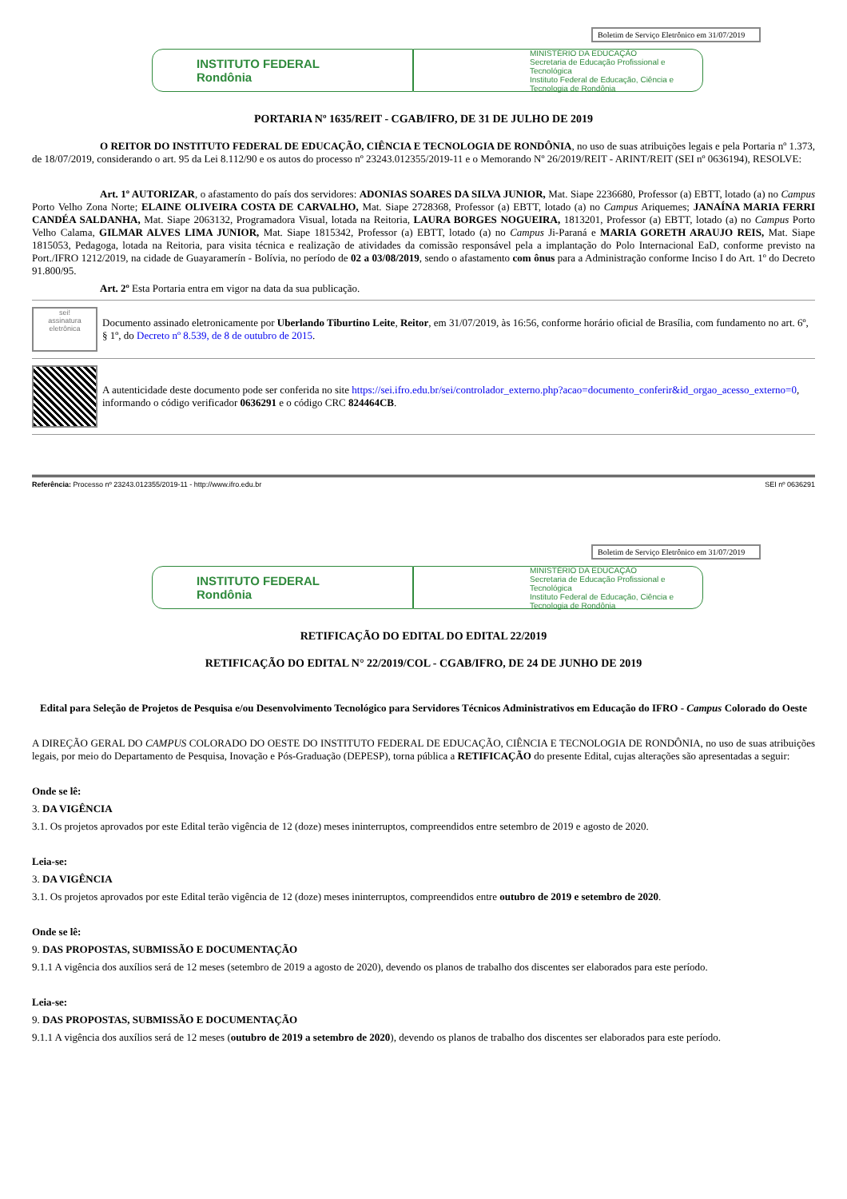Boletim de Serviço Eletrônico em 31/07/2019
INSTITUTO FEDERAL
Rondônia
MINISTÉRIO DA EDUCAÇÃO
Secretaria de Educação Profissional e Tecnológica
Instituto Federal de Educação, Ciência e Tecnologia de Rondônia
PORTARIA Nº 1635/REIT - CGAB/IFRO, DE 31 DE JULHO DE 2019
O REITOR DO INSTITUTO FEDERAL DE EDUCAÇÃO, CIÊNCIA E TECNOLOGIA DE RONDÔNIA, no uso de suas atribuições legais e pela Portaria nº 1.373, de 18/07/2019, considerando o art. 95 da Lei 8.112/90 e os autos do processo nº 23243.012355/2019-11 e o Memorando Nº 26/2019/REIT - ARINT/REIT (SEI nº 0636194), RESOLVE:
Art. 1º AUTORIZAR, o afastamento do país dos servidores: ADONIAS SOARES DA SILVA JUNIOR, Mat. Siape 2236680, Professor (a) EBTT, lotado (a) no Campus Porto Velho Zona Norte; ELAINE OLIVEIRA COSTA DE CARVALHO, Mat. Siape 2728368, Professor (a) EBTT, lotado (a) no Campus Ariquemes; JANAÍNA MARIA FERRI CANDÉA SALDANHA, Mat. Siape 2063132, Programadora Visual, lotada na Reitoria, LAURA BORGES NOGUEIRA, 1813201, Professor (a) EBTT, lotado (a) no Campus Porto Velho Calama, GILMAR ALVES LIMA JUNIOR, Mat. Siape 1815342, Professor (a) EBTT, lotado (a) no Campus Ji-Paraná e MARIA GORETH ARAUJO REIS, Mat. Siape 1815053, Pedagoga, lotada na Reitoria, para visita técnica e realização de atividades da comissão responsável pela a implantação do Polo Internacional EaD, conforme previsto na Port./IFRO 1212/2019, na cidade de Guayaramerín - Bolívia, no período de 02 a 03/08/2019, sendo o afastamento com ônus para a Administração conforme Inciso I do Art. 1º do Decreto 91.800/95.
Art. 2º Esta Portaria entra em vigor na data da sua publicação.
sei!
assinatura eletrônica
Documento assinado eletronicamente por Uberlando Tiburtino Leite, Reitor, em 31/07/2019, às 16:56, conforme horário oficial de Brasília, com fundamento no art. 6º, § 1º, do Decreto nº 8.539, de 8 de outubro de 2015.
A autenticidade deste documento pode ser conferida no site https://sei.ifro.edu.br/sei/controlador_externo.php?acao=documento_conferir&id_orgao_acesso_externo=0, informando o código verificador 0636291 e o código CRC 824464CB.
Referência: Processo nº 23243.012355/2019-11 - http://www.ifro.edu.br SEI nº 0636291
Boletim de Serviço Eletrônico em 31/07/2019
INSTITUTO FEDERAL
Rondônia
MINISTÉRIO DA EDUCAÇÃO
Secretaria de Educação Profissional e Tecnológica
Instituto Federal de Educação, Ciência e Tecnologia de Rondônia
RETIFICAÇÃO DO EDITAL DO EDITAL 22/2019
RETIFICAÇÃO DO EDITAL N° 22/2019/COL - CGAB/IFRO, DE 24 DE JUNHO DE 2019
Edital para Seleção de Projetos de Pesquisa e/ou Desenvolvimento Tecnológico para Servidores Técnicos Administrativos em Educação do IFRO - Campus Colorado do Oeste
A DIREÇÃO GERAL DO CAMPUS COLORADO DO OESTE DO INSTITUTO FEDERAL DE EDUCAÇÃO, CIÊNCIA E TECNOLOGIA DE RONDÔNIA, no uso de suas atribuições legais, por meio do Departamento de Pesquisa, Inovação e Pós-Graduação (DEPESP), torna pública a RETIFICAÇÃO do presente Edital, cujas alterações são apresentadas a seguir:
Onde se lê:
3. DA VIGÊNCIA
3.1. Os projetos aprovados por este Edital terão vigência de 12 (doze) meses ininterruptos, compreendidos entre setembro de 2019 e agosto de 2020.
Leia-se:
3. DA VIGÊNCIA
3.1. Os projetos aprovados por este Edital terão vigência de 12 (doze) meses ininterruptos, compreendidos entre outubro de 2019 e setembro de 2020.
Onde se lê:
9. DAS PROPOSTAS, SUBMISSÃO E DOCUMENTAÇÃO
9.1.1 A vigência dos auxílios será de 12 meses (setembro de 2019 a agosto de 2020), devendo os planos de trabalho dos discentes ser elaborados para este período.
Leia-se:
9. DAS PROPOSTAS, SUBMISSÃO E DOCUMENTAÇÃO
9.1.1 A vigência dos auxílios será de 12 meses (outubro de 2019 a setembro de 2020), devendo os planos de trabalho dos discentes ser elaborados para este período.